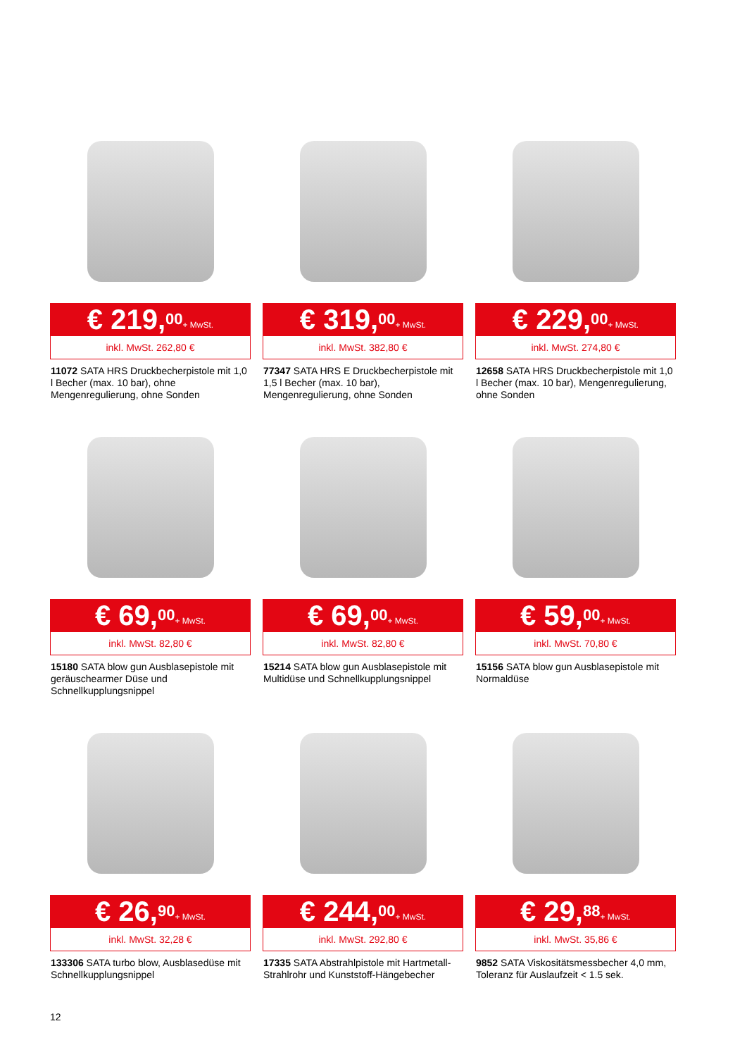€ 219,<sup>00</sup> + MwSt.
inkl. MwSt. 262,80 €
11072 SATA HRS Druckbecherpistole mit 1,0 l Becher (max. 10 bar), ohne Mengenregulierung, ohne Sonden
€ 319,<sup>00</sup> + MwSt.
inkl. MwSt. 382,80 €
77347 SATA HRS E Druckbecherpistole mit 1,5 l Becher (max. 10 bar), Mengenregulierung, ohne Sonden
€ 229,<sup>00</sup> + MwSt.
inkl. MwSt. 274,80 €
12658 SATA HRS Druckbecherpistole mit 1,0 l Becher (max. 10 bar), Mengenregulierung, ohne Sonden
€ 69,<sup>00</sup> + MwSt.
inkl. MwSt. 82,80 €
15180 SATA blow gun Ausblasepistole mit geräuschearmer Düse und Schnellkupplungsnippel
€ 69,<sup>00</sup> + MwSt.
inkl. MwSt. 82,80 €
15214 SATA blow gun Ausblasepistole mit Multidüse und Schnellkupplungsnippel
€ 59,<sup>00</sup> + MwSt.
inkl. MwSt. 70,80 €
15156 SATA blow gun Ausblasepistole mit Normaldüse
€ 26,<sup>90</sup> + MwSt.
inkl. MwSt. 32,28 €
133306 SATA turbo blow, Ausblasedüse mit Schnellkupplungsnippel
€ 244,<sup>00</sup> + MwSt.
inkl. MwSt. 292,80 €
17335 SATA Abstrahlpistole mit Hartmetall-Strahlrohr und Kunststoff-Hängebecher
€ 29,<sup>88</sup> + MwSt.
inkl. MwSt. 35,86 €
9852 SATA Viskositätsmessbecher 4,0 mm, Toleranz für Auslaufzeit < 1.5 sek.
12